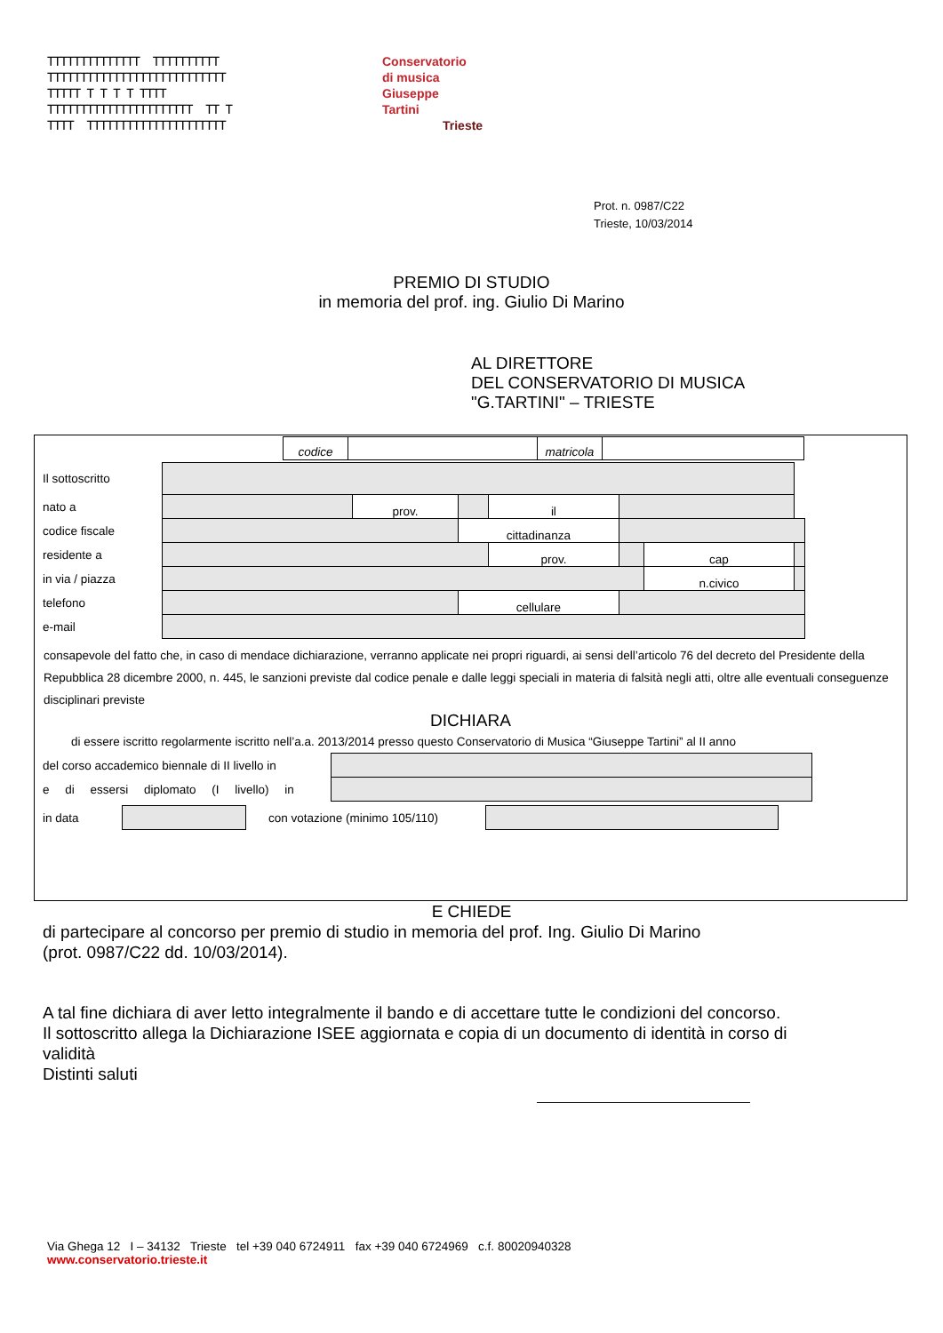TTTTTTTTTTTTTT TTTTTTTTTT TTTTTTTTTTTTTTTTTTTTTTTTTTT TTTTT T T T T TTTT TTTTTTTTTTTTTTTTTTTTTT TT T TTTT TTTTTTTTTTTTTTTTTTTTT
Conservatorio
di musica
Giuseppe
Tartini
Trieste
Prot. n. 0987/C22
Trieste, 10/03/2014
PREMIO DI STUDIO
in memoria del prof. ing. Giulio Di Marino
AL DIRETTORE
DEL CONSERVATORIO DI MUSICA
"G.TARTINI" – TRIESTE
| codice | | matricola | |
| Il sottoscritto | | | | | | | |
| nato a | | prov. | | il | | | |
| codice fiscale | | | cittadinanza | | | | |
| residente a | | | | prov. | | cap | |
| in via / piazza | | | | | | n.civico | |
| telefono | | | cellulare | | | | |
| e-mail | | | | | | | |
consapevole del fatto che, in caso di mendace dichiarazione, verranno applicate nei propri riguardi, ai sensi dell’articolo 76 del decreto del Presidente della Repubblica 28 dicembre 2000, n. 445, le sanzioni previste dal codice penale e dalle leggi speciali in materia di falsità negli atti, oltre alle eventuali conseguenze disciplinari previste
DICHIARA
di essere iscritto regolarmente iscritto nell’a.a. 2013/2014 presso questo Conservatorio di Musica “Giuseppe Tartini” al II anno
| del corso accademico biennale di II livello in | |
| e di essersi diplomato (I livello) in | |
| in data | | con votazione (minimo 105/110) | |
E CHIEDE
di partecipare al concorso per premio di studio in memoria del prof. Ing. Giulio Di Marino
(prot. 0987/C22 dd. 10/03/2014).
A tal fine dichiara di aver letto integralmente il bando e di accettare tutte le condizioni del concorso.
Il sottoscritto allega la Dichiarazione ISEE aggiornata e copia di un documento di identità in corso di validità
Distinti saluti
Via Ghega 12 I – 34132 Trieste tel +39 040 6724911 fax +39 040 6724969 c.f. 80020940328
www.conservatorio.trieste.it